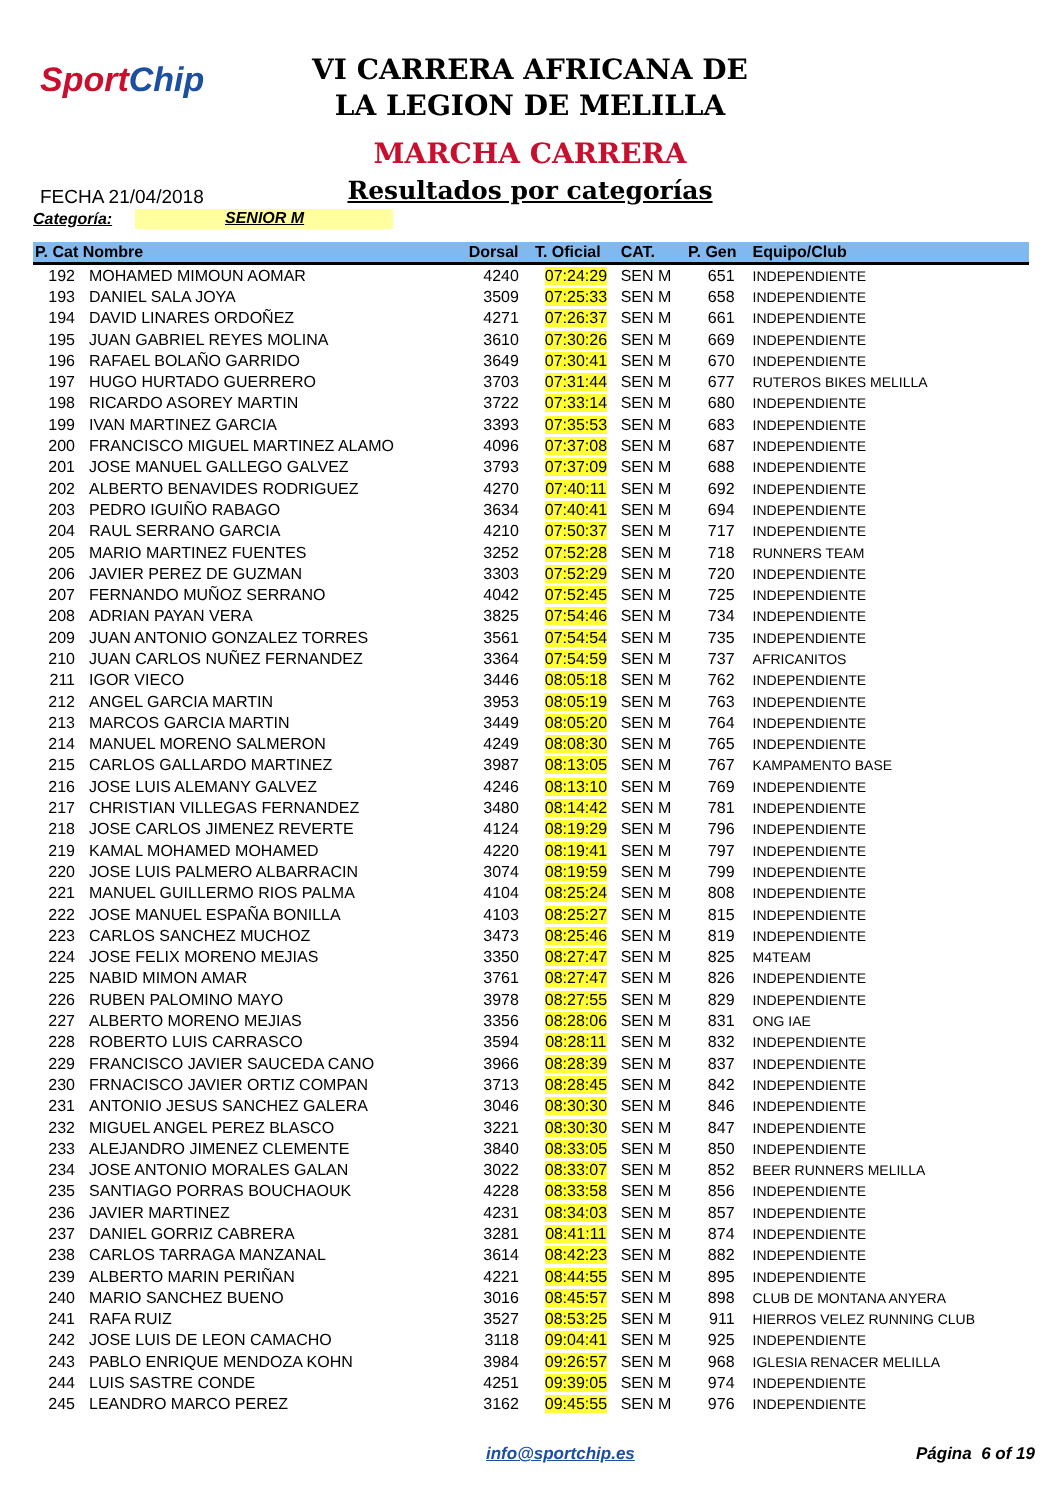SportChip
VI CARRERA AFRICANA DE LA LEGION DE MELILLA
MARCHA CARRERA
Resultados por categorías
FECHA 21/04/2018
Categoría: SENIOR M
| P. Cat Nombre | | Dorsal | T. Oficial | CAT. | P. Gen | Equipo/Club |
| --- | --- | --- | --- | --- | --- | --- |
| 192 | MOHAMED MIMOUN AOMAR | 4240 | 07:24:29 | SEN M | 651 | INDEPENDIENTE |
| 193 | DANIEL SALA JOYA | 3509 | 07:25:33 | SEN M | 658 | INDEPENDIENTE |
| 194 | DAVID LINARES ORDOÑEZ | 4271 | 07:26:37 | SEN M | 661 | INDEPENDIENTE |
| 195 | JUAN GABRIEL REYES MOLINA | 3610 | 07:30:26 | SEN M | 669 | INDEPENDIENTE |
| 196 | RAFAEL BOLAÑO GARRIDO | 3649 | 07:30:41 | SEN M | 670 | INDEPENDIENTE |
| 197 | HUGO HURTADO GUERRERO | 3703 | 07:31:44 | SEN M | 677 | RUTEROS BIKES MELILLA |
| 198 | RICARDO ASOREY MARTIN | 3722 | 07:33:14 | SEN M | 680 | INDEPENDIENTE |
| 199 | IVAN MARTINEZ GARCIA | 3393 | 07:35:53 | SEN M | 683 | INDEPENDIENTE |
| 200 | FRANCISCO MIGUEL MARTINEZ ALAMO | 4096 | 07:37:08 | SEN M | 687 | INDEPENDIENTE |
| 201 | JOSE MANUEL GALLEGO GALVEZ | 3793 | 07:37:09 | SEN M | 688 | INDEPENDIENTE |
| 202 | ALBERTO BENAVIDES RODRIGUEZ | 4270 | 07:40:11 | SEN M | 692 | INDEPENDIENTE |
| 203 | PEDRO IGUIÑO RABAGO | 3634 | 07:40:41 | SEN M | 694 | INDEPENDIENTE |
| 204 | RAUL SERRANO GARCIA | 4210 | 07:50:37 | SEN M | 717 | INDEPENDIENTE |
| 205 | MARIO MARTINEZ FUENTES | 3252 | 07:52:28 | SEN M | 718 | RUNNERS TEAM |
| 206 | JAVIER PEREZ DE GUZMAN | 3303 | 07:52:29 | SEN M | 720 | INDEPENDIENTE |
| 207 | FERNANDO MUÑOZ SERRANO | 4042 | 07:52:45 | SEN M | 725 | INDEPENDIENTE |
| 208 | ADRIAN PAYAN VERA | 3825 | 07:54:46 | SEN M | 734 | INDEPENDIENTE |
| 209 | JUAN ANTONIO GONZALEZ TORRES | 3561 | 07:54:54 | SEN M | 735 | INDEPENDIENTE |
| 210 | JUAN CARLOS NUÑEZ FERNANDEZ | 3364 | 07:54:59 | SEN M | 737 | AFRICANITOS |
| 211 | IGOR VIECO | 3446 | 08:05:18 | SEN M | 762 | INDEPENDIENTE |
| 212 | ANGEL GARCIA MARTIN | 3953 | 08:05:19 | SEN M | 763 | INDEPENDIENTE |
| 213 | MARCOS GARCIA MARTIN | 3449 | 08:05:20 | SEN M | 764 | INDEPENDIENTE |
| 214 | MANUEL MORENO SALMERON | 4249 | 08:08:30 | SEN M | 765 | INDEPENDIENTE |
| 215 | CARLOS GALLARDO MARTINEZ | 3987 | 08:13:05 | SEN M | 767 | KAMPAMENTO BASE |
| 216 | JOSE LUIS ALEMANY GALVEZ | 4246 | 08:13:10 | SEN M | 769 | INDEPENDIENTE |
| 217 | CHRISTIAN VILLEGAS FERNANDEZ | 3480 | 08:14:42 | SEN M | 781 | INDEPENDIENTE |
| 218 | JOSE CARLOS JIMENEZ REVERTE | 4124 | 08:19:29 | SEN M | 796 | INDEPENDIENTE |
| 219 | KAMAL MOHAMED MOHAMED | 4220 | 08:19:41 | SEN M | 797 | INDEPENDIENTE |
| 220 | JOSE LUIS PALMERO ALBARRACIN | 3074 | 08:19:59 | SEN M | 799 | INDEPENDIENTE |
| 221 | MANUEL GUILLERMO RIOS PALMA | 4104 | 08:25:24 | SEN M | 808 | INDEPENDIENTE |
| 222 | JOSE MANUEL ESPAÑA BONILLA | 4103 | 08:25:27 | SEN M | 815 | INDEPENDIENTE |
| 223 | CARLOS SANCHEZ MUCHOZ | 3473 | 08:25:46 | SEN M | 819 | INDEPENDIENTE |
| 224 | JOSE FELIX MORENO MEJIAS | 3350 | 08:27:47 | SEN M | 825 | M4TEAM |
| 225 | NABID MIMON AMAR | 3761 | 08:27:47 | SEN M | 826 | INDEPENDIENTE |
| 226 | RUBEN PALOMINO MAYO | 3978 | 08:27:55 | SEN M | 829 | INDEPENDIENTE |
| 227 | ALBERTO MORENO MEJIAS | 3356 | 08:28:06 | SEN M | 831 | ONG IAE |
| 228 | ROBERTO LUIS CARRASCO | 3594 | 08:28:11 | SEN M | 832 | INDEPENDIENTE |
| 229 | FRANCISCO JAVIER SAUCEDA CANO | 3966 | 08:28:39 | SEN M | 837 | INDEPENDIENTE |
| 230 | FRNACISCO JAVIER ORTIZ COMPAN | 3713 | 08:28:45 | SEN M | 842 | INDEPENDIENTE |
| 231 | ANTONIO JESUS SANCHEZ GALERA | 3046 | 08:30:30 | SEN M | 846 | INDEPENDIENTE |
| 232 | MIGUEL ANGEL PEREZ BLASCO | 3221 | 08:30:30 | SEN M | 847 | INDEPENDIENTE |
| 233 | ALEJANDRO JIMENEZ CLEMENTE | 3840 | 08:33:05 | SEN M | 850 | INDEPENDIENTE |
| 234 | JOSE ANTONIO MORALES GALAN | 3022 | 08:33:07 | SEN M | 852 | BEER RUNNERS MELILLA |
| 235 | SANTIAGO PORRAS BOUCHAOUK | 4228 | 08:33:58 | SEN M | 856 | INDEPENDIENTE |
| 236 | JAVIER MARTINEZ | 4231 | 08:34:03 | SEN M | 857 | INDEPENDIENTE |
| 237 | DANIEL GORRIZ CABRERA | 3281 | 08:41:11 | SEN M | 874 | INDEPENDIENTE |
| 238 | CARLOS TARRAGA MANZANAL | 3614 | 08:42:23 | SEN M | 882 | INDEPENDIENTE |
| 239 | ALBERTO MARIN PERIÑAN | 4221 | 08:44:55 | SEN M | 895 | INDEPENDIENTE |
| 240 | MARIO SANCHEZ BUENO | 3016 | 08:45:57 | SEN M | 898 | CLUB DE MONTANA ANYERA |
| 241 | RAFA RUIZ | 3527 | 08:53:25 | SEN M | 911 | HIERROS VELEZ RUNNING CLUB |
| 242 | JOSE LUIS DE LEON CAMACHO | 3118 | 09:04:41 | SEN M | 925 | INDEPENDIENTE |
| 243 | PABLO ENRIQUE MENDOZA KOHN | 3984 | 09:26:57 | SEN M | 968 | IGLESIA RENACER MELILLA |
| 244 | LUIS SASTRE CONDE | 4251 | 09:39:05 | SEN M | 974 | INDEPENDIENTE |
| 245 | LEANDRO MARCO PEREZ | 3162 | 09:45:55 | SEN M | 976 | INDEPENDIENTE |
info@sportchip.es Página 6 of 19